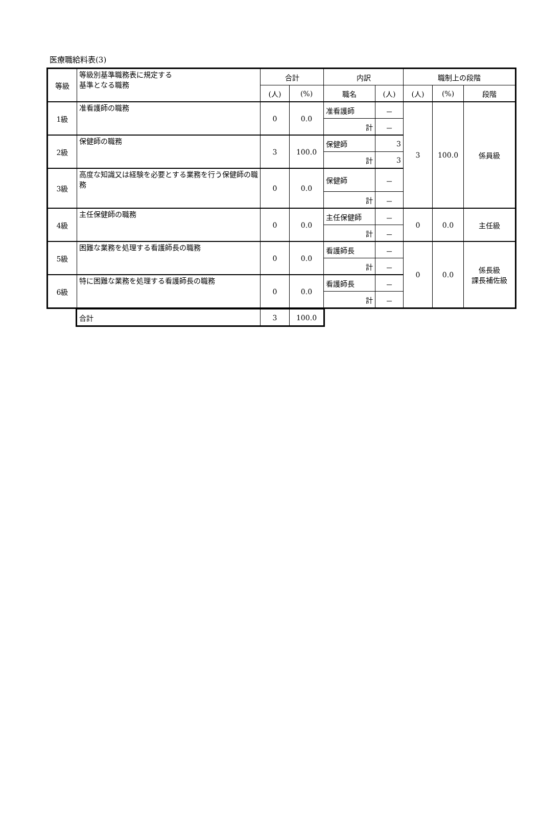医療職給料表(3)
| 等級 | 等級別基準職務表に規定する 基準となる職務 | 合計 | | 内訳 | | 職制上の段階 | | |
| --- | --- | --- | --- | --- | --- | --- | --- | --- |
| | | (人) | (%) | 職名 | (人) | (人) | (%) | 段階 |
| 1級 | 准看護師の職務 | 0 | 0.0 | 准看護師 | － | 3 | 100.0 | 係員級 |
| | | | | 計 | － | | | |
| 2級 | 保健師の職務 | 3 | 100.0 | 保健師 | 3 | | | |
| | | | | 計 | 3 | | | |
| 3級 | 高度な知識又は経験を必要とする業務を行う保健師の職務 | 0 | 0.0 | 保健師 | － | | | |
| | | | | 計 | － | | | |
| 4級 | 主任保健師の職務 | 0 | 0.0 | 主任保健師 | － | 0 | 0.0 | 主任級 |
| | | | | 計 | － | | | |
| 5級 | 困難な業務を処理する看護師長の職務 | 0 | 0.0 | 看護師長 | － | 0 | 0.0 | 係長級 課長補佐級 |
| | | | | 計 | － | | | |
| 6級 | 特に困難な業務を処理する看護師長の職務 | 0 | 0.0 | 看護師長 | － | | | |
| | | | | 計 | － | | | |
| 合計 | 3 | 100.0 |